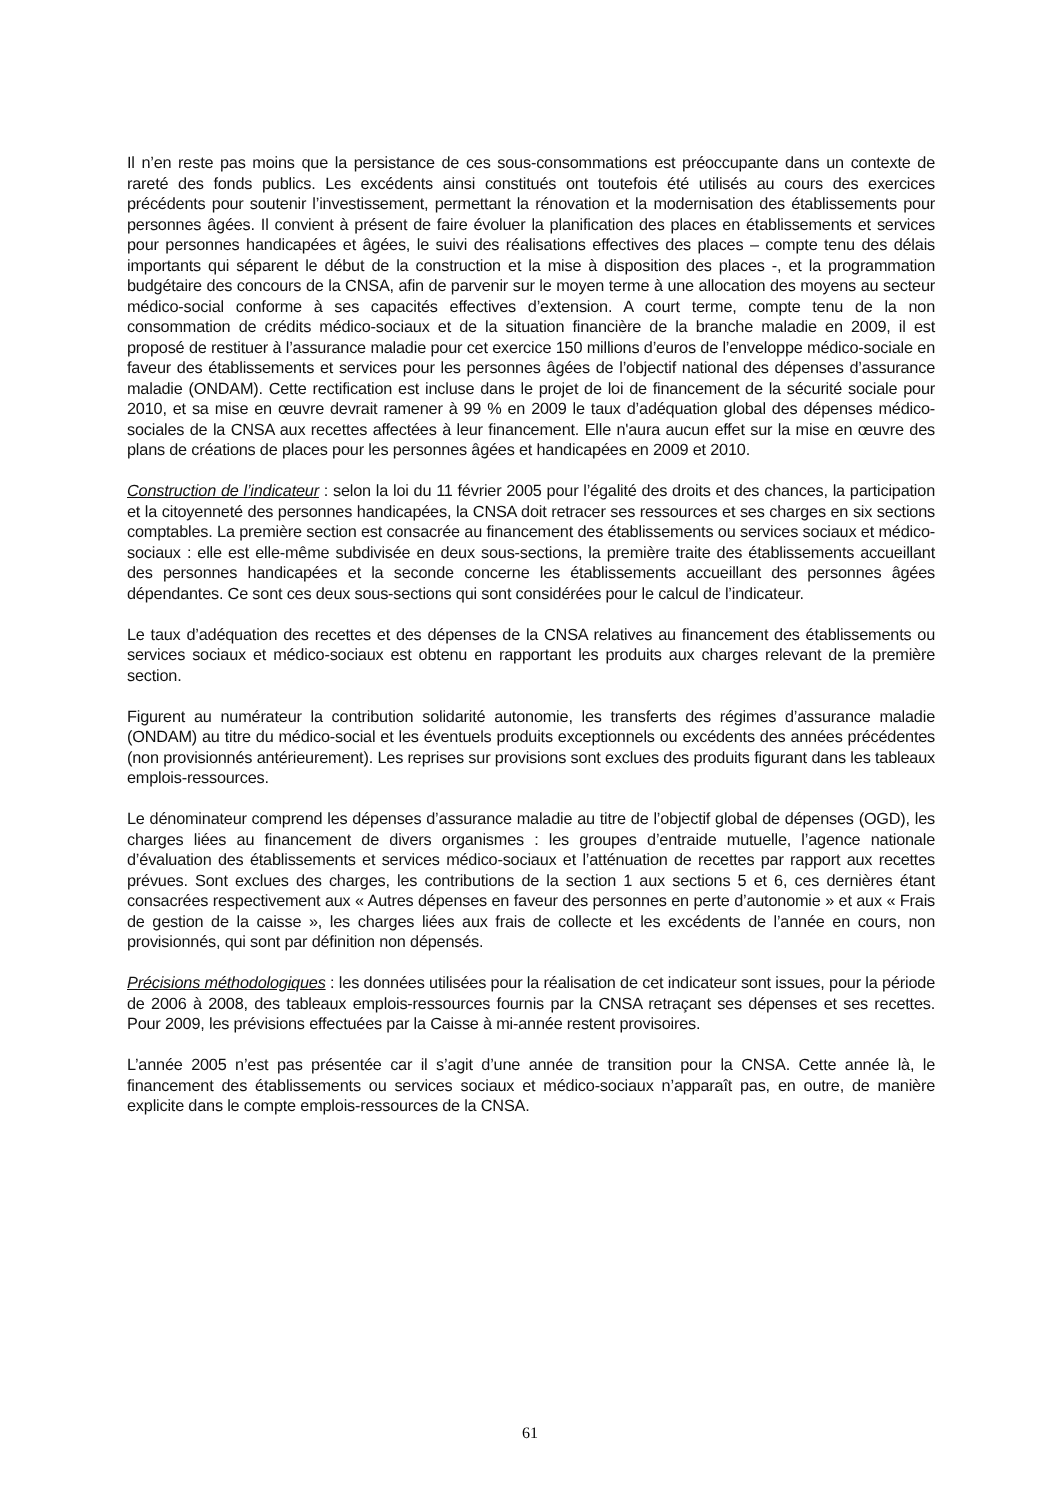Il n’en reste pas moins que la persistance de ces sous-consommations est préoccupante dans un contexte de rareté des fonds publics. Les excédents ainsi constitués ont toutefois été utilisés au cours des exercices précédents pour soutenir l’investissement, permettant la rénovation et la modernisation des établissements pour personnes âgées. Il convient à présent de faire évoluer la planification des places en établissements et services pour personnes handicapées et âgées, le suivi des réalisations effectives des places – compte tenu des délais importants qui séparent le début de la construction et la mise à disposition des places -, et la programmation budgétaire des concours de la CNSA, afin de parvenir sur le moyen terme à une allocation des moyens au secteur médico-social conforme à ses capacités effectives d’extension. A court terme, compte tenu de la non consommation de crédits médico-sociaux et de la situation financière de la branche maladie en 2009, il est proposé de restituer à l’assurance maladie pour cet exercice 150 millions d’euros de l’enveloppe médico-sociale en faveur des établissements et services pour les personnes âgées de l’objectif national des dépenses d’assurance maladie (ONDAM). Cette rectification est incluse dans le projet de loi de financement de la sécurité sociale pour 2010, et sa mise en œuvre devrait ramener à 99 % en 2009 le taux d’adéquation global des dépenses médico-sociales de la CNSA aux recettes affectées à leur financement. Elle n'aura aucun effet sur la mise en œuvre des plans de créations de places pour les personnes âgées et handicapées en 2009 et 2010.
Construction de l’indicateur : selon la loi du 11 février 2005 pour l’égalité des droits et des chances, la participation et la citoyenneté des personnes handicapées, la CNSA doit retracer ses ressources et ses charges en six sections comptables. La première section est consacrée au financement des établissements ou services sociaux et médico-sociaux : elle est elle-même subdivisée en deux sous-sections, la première traite des établissements accueillant des personnes handicapées et la seconde concerne les établissements accueillant des personnes âgées dépendantes. Ce sont ces deux sous-sections qui sont considérées pour le calcul de l’indicateur.
Le taux d’adéquation des recettes et des dépenses de la CNSA relatives au financement des établissements ou services sociaux et médico-sociaux est obtenu en rapportant les produits aux charges relevant de la première section.
Figurent au numérateur la contribution solidarité autonomie, les transferts des régimes d’assurance maladie (ONDAM) au titre du médico-social et les éventuels produits exceptionnels ou excédents des années précédentes (non provisionnés antérieurement). Les reprises sur provisions sont exclues des produits figurant dans les tableaux emplois-ressources.
Le dénominateur comprend les dépenses d’assurance maladie au titre de l’objectif global de dépenses (OGD), les charges liées au financement de divers organismes : les groupes d’entraide mutuelle, l’agence nationale d’évaluation des établissements et services médico-sociaux et l’atténuation de recettes par rapport aux recettes prévues. Sont exclues des charges, les contributions de la section 1 aux sections 5 et 6, ces dernières étant consacrées respectivement aux « Autres dépenses en faveur des personnes en perte d’autonomie » et aux « Frais de gestion de la caisse », les charges liées aux frais de collecte et les excédents de l’année en cours, non provisionnés, qui sont par définition non dépensés.
Précisions méthodologiques : les données utilisées pour la réalisation de cet indicateur sont issues, pour la période de 2006 à 2008, des tableaux emplois-ressources fournis par la CNSA retraçant ses dépenses et ses recettes. Pour 2009, les prévisions effectuées par la Caisse à mi-année restent provisoires.
L’année 2005 n’est pas présentée car il s’agit d’une année de transition pour la CNSA. Cette année là, le financement des établissements ou services sociaux et médico-sociaux n’apparaît pas, en outre, de manière explicite dans le compte emplois-ressources de la CNSA.
61